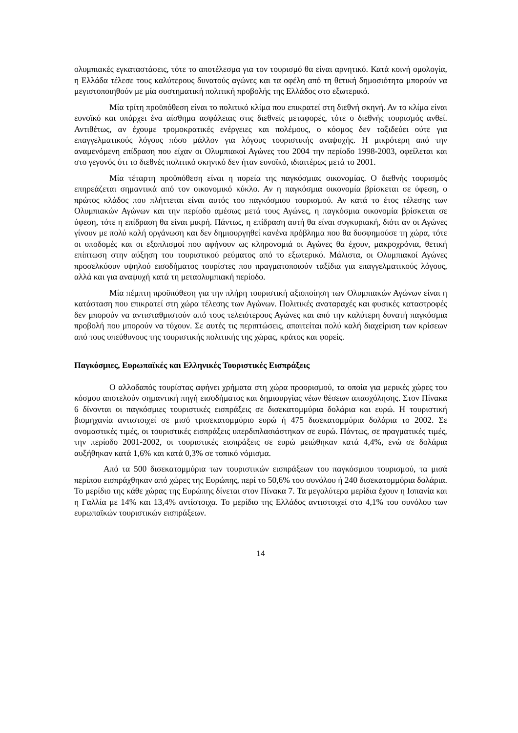ολυμπιακές εγκαταστάσεις, τότε το αποτέλεσμα για τον τουρισμό θα είναι αρνητικό. Κατά κοινή ομολογία, η Ελλάδα τέλεσε τους καλύτερους δυνατούς αγώνες και τα οφέλη από τη θετική δημοσιότητα μπορούν να μεγιστοποιηθούν με μία συστηματική πολιτική προβολής της Ελλάδος στο εξωτερικό.
Μία τρίτη προϋπόθεση είναι το πολιτικό κλίμα που επικρατεί στη διεθνή σκηνή. Αν το κλίμα είναι ευνοϊκό και υπάρχει ένα αίσθημα ασφάλειας στις διεθνείς μεταφορές, τότε ο διεθνής τουρισμός ανθεί. Αντιθέτως, αν έχουμε τρομοκρατικές ενέργειες και πολέμους, ο κόσμος δεν ταξιδεύει ούτε για επαγγελματικούς λόγους πόσο μάλλον για λόγους τουριστικής αναψυχής. Η μικρότερη από την αναμενόμενη επίδραση που είχαν οι Ολυμπιακοί Αγώνες του 2004 την περίοδο 1998-2003, οφείλεται και στο γεγονός ότι το διεθνές πολιτικό σκηνικό δεν ήταν ευνοϊκό, ιδιαιτέρως μετά το 2001.
Μία τέταρτη προϋπόθεση είναι η πορεία της παγκόσμιας οικονομίας. Ο διεθνής τουρισμός επηρεάζεται σημαντικά από τον οικονομικό κύκλο. Αν η παγκόσμια οικονομία βρίσκεται σε ύφεση, ο πρώτος κλάδος που πλήττεται είναι αυτός του παγκόσμιου τουρισμού. Αν κατά το έτος τέλεσης των Ολυμπιακών Αγώνων και την περίοδο αμέσως μετά τους Αγώνες, η παγκόσμια οικονομία βρίσκεται σε ύφεση, τότε η επίδραση θα είναι μικρή. Πάντως, η επίδραση αυτή θα είναι συγκυριακή, διότι αν οι Αγώνες γίνουν με πολύ καλή οργάνωση και δεν δημιουργηθεί κανένα πρόβλημα που θα δυσφημούσε τη χώρα, τότε οι υποδομές και οι εξοπλισμοί που αφήνουν ως κληρονομιά οι Αγώνες θα έχουν, μακροχρόνια, θετική επίπτωση στην αύξηση του τουριστικού ρεύματος από το εξωτερικό. Μάλιστα, οι Ολυμπιακοί Αγώνες προσελκύουν υψηλού εισοδήματος τουρίστες που πραγματοποιούν ταξίδια για επαγγελματικούς λόγους, αλλά και για αναψυχή κατά τη μεταολυμπιακή περίοδο.
Μία πέμπτη προϋπόθεση για την πλήρη τουριστική αξιοποίηση των Ολυμπιακών Αγώνων είναι η κατάσταση που επικρατεί στη χώρα τέλεσης των Αγώνων. Πολιτικές αναταραχές και φυσικές καταστροφές δεν μπορούν να αντισταθμιστούν από τους τελειότερους Αγώνες και από την καλύτερη δυνατή παγκόσμια προβολή που μπορούν να τύχουν. Σε αυτές τις περιπτώσεις, απαιτείται πολύ καλή διαχείριση των κρίσεων από τους υπεύθυνους της τουριστικής πολιτικής της χώρας, κράτος και φορείς.
Παγκόσμιες, Ευρωπαϊκές και Ελληνικές Τουριστικές Εισπράξεις
Ο αλλοδαπός τουρίστας αφήνει χρήματα στη χώρα προορισμού, τα οποία για μερικές χώρες του κόσμου αποτελούν σημαντική πηγή εισοδήματος και δημιουργίας νέων θέσεων απασχόλησης. Στον Πίνακα 6 δίνονται οι παγκόσμιες τουριστικές εισπράξεις σε δισεκατομμύρια δολάρια και ευρώ. Η τουριστική βιομηχανία αντιστοιχεί σε μισό τρισεκατομμύριο ευρώ ή 475 δισεκατομμύρια δολάρια το 2002. Σε ονομαστικές τιμές, οι τουριστικές εισπράξεις υπερδιπλασιάστηκαν σε ευρώ. Πάντως, σε πραγματικές τιμές, την περίοδο 2001-2002, οι τουριστικές εισπράξεις σε ευρώ μειώθηκαν κατά 4,4%, ενώ σε δολάρια αυξήθηκαν κατά 1,6% και κατά 0,3% σε τοπικό νόμισμα.
Από τα 500 δισεκατομμύρια των τουριστικών εισπράξεων του παγκόσμιου τουρισμού, τα μισά περίπου εισπράχθηκαν από χώρες της Ευρώπης, περί το 50,6% του συνόλου ή 240 δισεκατομμύρια δολάρια. Το μερίδιο της κάθε χώρας της Ευρώπης δίνεται στον Πίνακα 7. Τα μεγαλύτερα μερίδια έχουν η Ισπανία και η Γαλλία με 14% και 13,4% αντίστοιχα. Το μερίδιο της Ελλάδος αντιστοιχεί στο 4,1% του συνόλου των ευρωπαϊκών τουριστικών εισπράξεων.
14